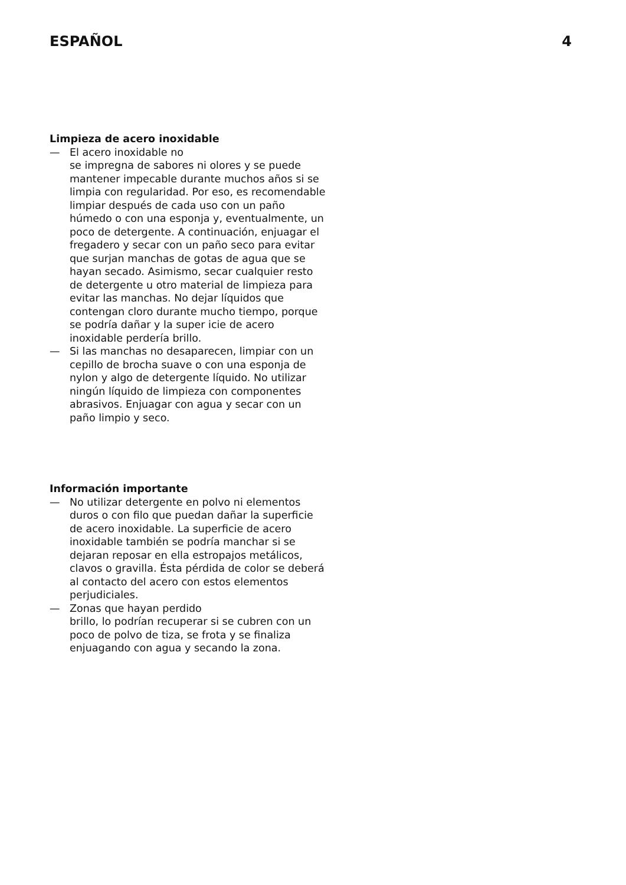ESPAÑOL 4
Limpieza de acero inoxidable
— El acero inoxidable no
se impregna de sabores ni olores y se puede mantener impecable durante muchos años si se limpia con regularidad. Por eso, es recomendable limpiar después de cada uso con un paño húmedo o con una esponja y, eventualmente, un poco de detergente. A continuación, enjuagar el fregadero y secar con un paño seco para evitar que surjan manchas de gotas de agua que se hayan secado. Asimismo, secar cualquier resto de detergente u otro material de limpieza para evitar las manchas. No dejar líquidos que contengan cloro durante mucho tiempo, porque se podría dañar y la super icie de acero inoxidable perdería brillo.
— Si las manchas no desaparecen, limpiar con un cepillo de brocha suave o con una esponja de nylon y algo de detergente líquido. No utilizar ningún líquido de limpieza con componentes abrasivos. Enjuagar con agua y secar con un paño limpio y seco.
Información importante
— No utilizar detergente en polvo ni elementos duros o con filo que puedan dañar la superficie de acero inoxidable. La superficie de acero inoxidable también se podría manchar si se dejaran reposar en ella estropajos metálicos, clavos o gravilla. Ésta pérdida de color se deberá al contacto del acero con estos elementos perjudiciales.
— Zonas que hayan perdido
brillo, lo podrían recuperar si se cubren con un poco de polvo de tiza, se frota y se finaliza enjuagando con agua y secando la zona.